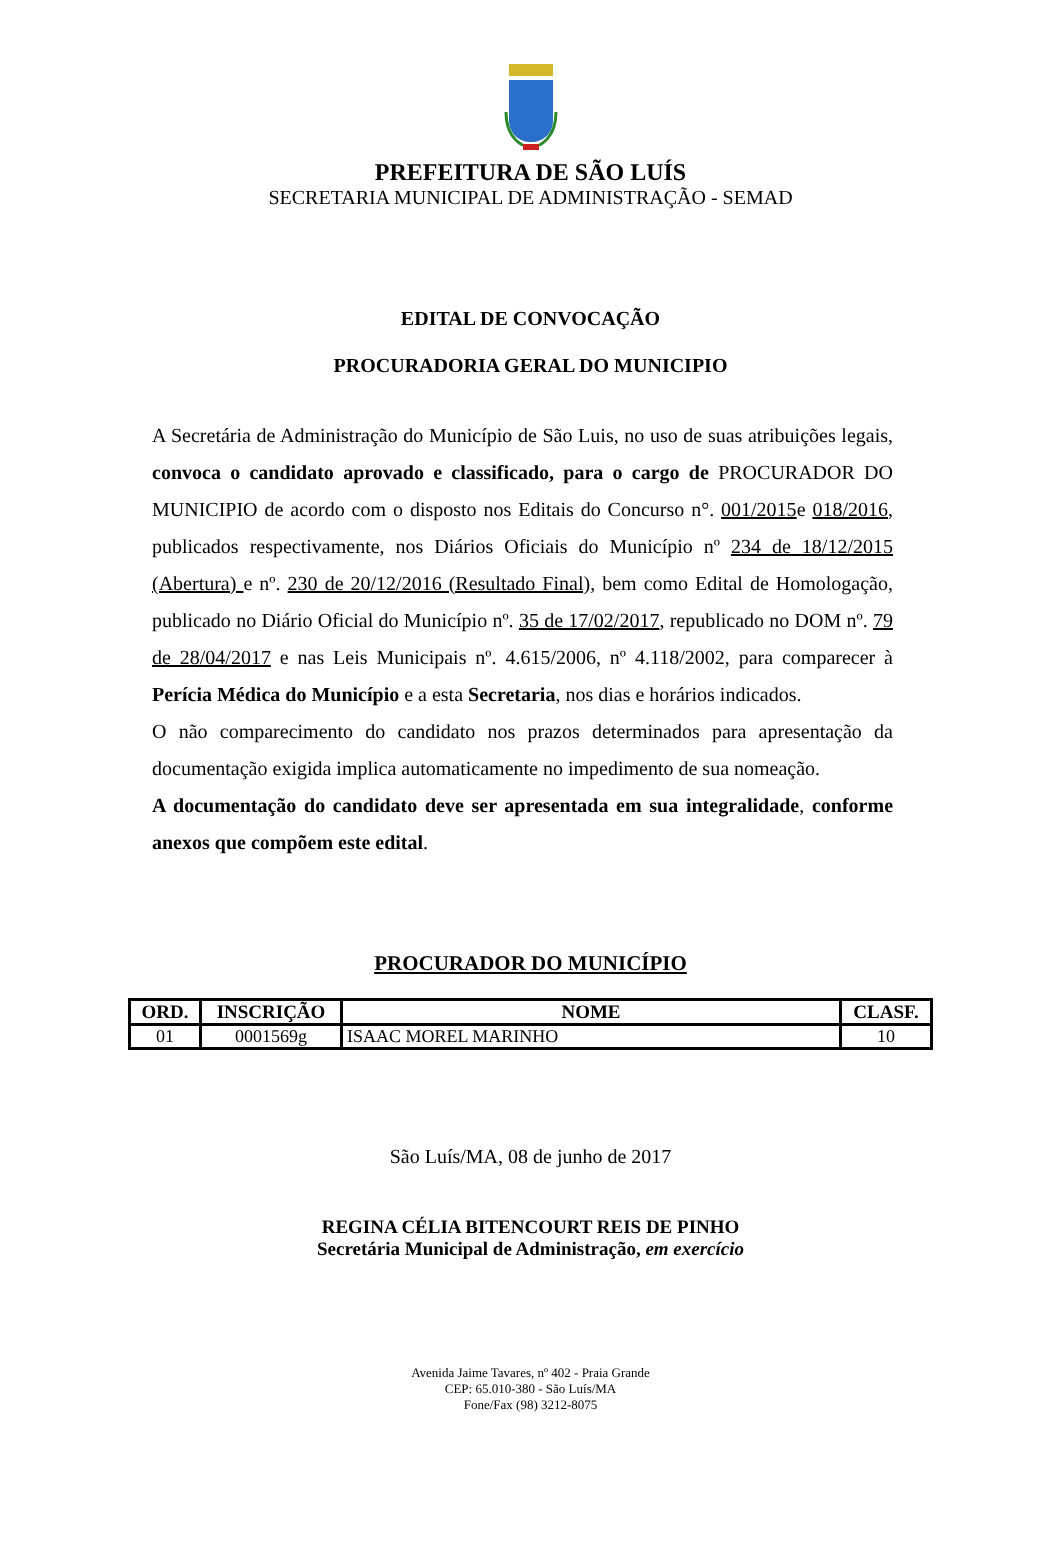PREFEITURA DE SÃO LUÍS
SECRETARIA MUNICIPAL DE ADMINISTRAÇÃO - SEMAD
EDITAL DE CONVOCAÇÃO
PROCURADORIA GERAL DO MUNICIPIO
A Secretária de Administração do Município de São Luis, no uso de suas atribuições legais, convoca o candidato aprovado e classificado, para o cargo de PROCURADOR DO MUNICIPIO de acordo com o disposto nos Editais do Concurso n°. 001/2015e 018/2016, publicados respectivamente, nos Diários Oficiais do Município nº 234 de 18/12/2015 (Abertura) e nº. 230 de 20/12/2016 (Resultado Final), bem como Edital de Homologação, publicado no Diário Oficial do Município nº. 35 de 17/02/2017, republicado no DOM nº. 79 de 28/04/2017 e nas Leis Municipais nº. 4.615/2006, nº 4.118/2002, para comparecer à Perícia Médica do Município e a esta Secretaria, nos dias e horários indicados.
O não comparecimento do candidato nos prazos determinados para apresentação da documentação exigida implica automaticamente no impedimento de sua nomeação.
A documentação do candidato deve ser apresentada em sua integralidade, conforme anexos que compõem este edital.
PROCURADOR DO MUNICÍPIO
| ORD. | INSCRIÇÃO | NOME | CLASF. |
| --- | --- | --- | --- |
| 01 | 0001569g | ISAAC MOREL MARINHO | 10 |
São Luís/MA, 08 de junho de 2017
REGINA CÉLIA BITENCOURT REIS DE PINHO
Secretária Municipal de Administração, em exercício
Avenida Jaime Tavares, nº 402 - Praia Grande
CEP: 65.010-380 - São Luís/MA
Fone/Fax (98) 3212-8075